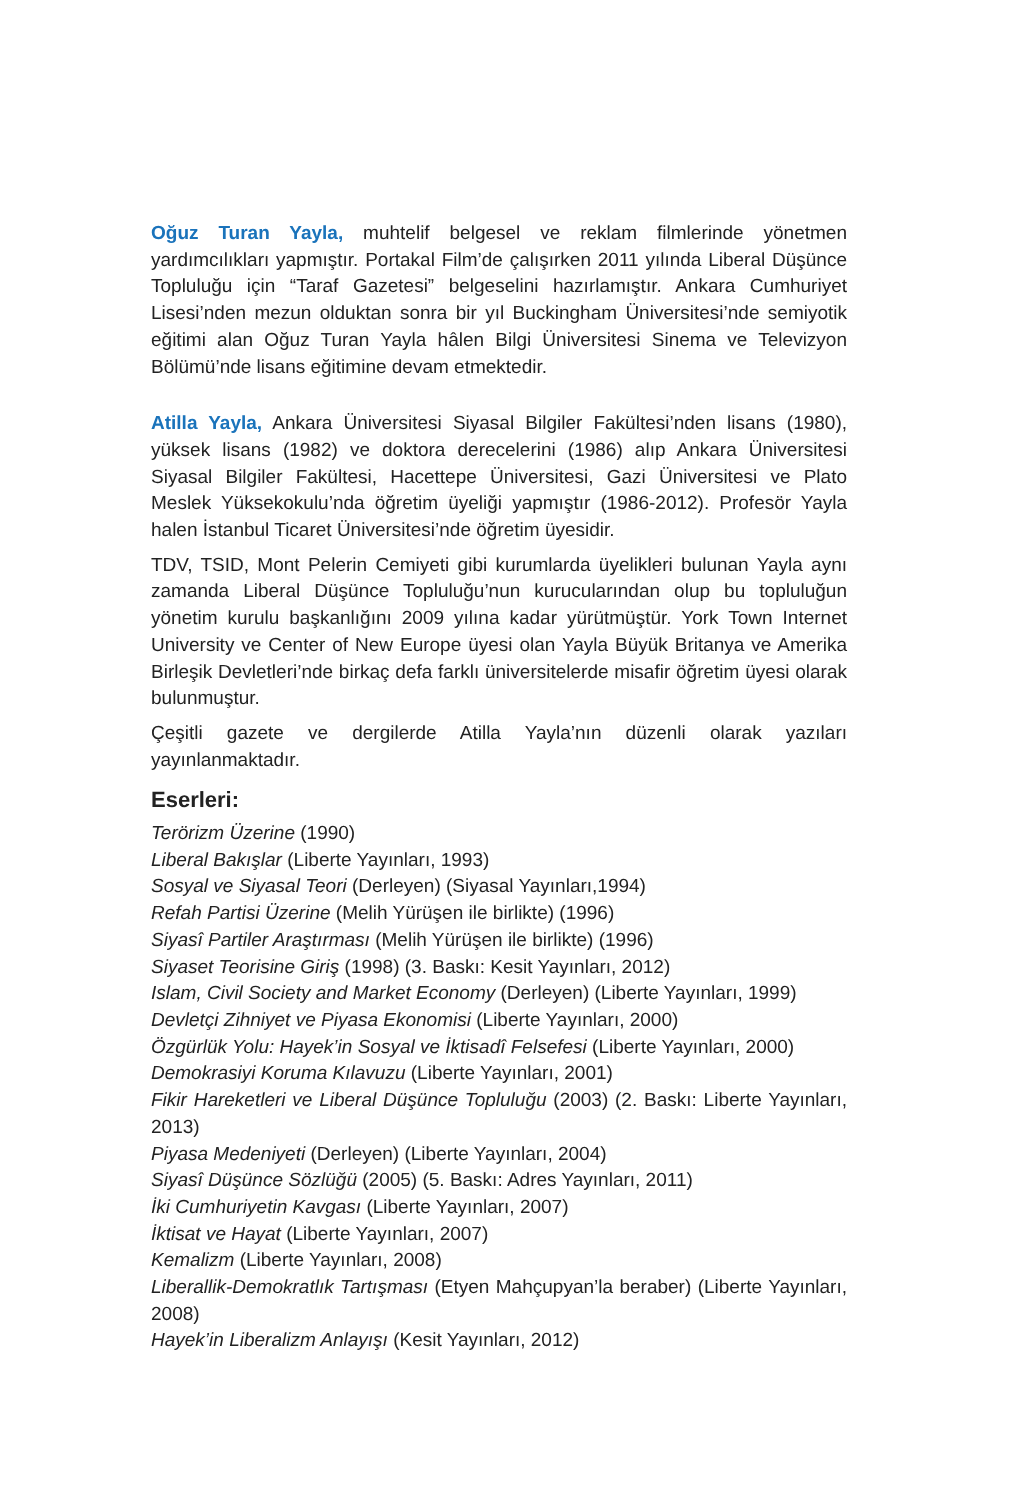Oğuz Turan Yayla, muhtelif belgesel ve reklam filmlerinde yönetmen yardımcılıkları yapmıştır. Portakal Film’de çalışırken 2011 yılında Liberal Düşünce Topluluğu için “Taraf Gazetesi” belgeselini hazırlamıştır. Ankara Cumhuriyet Lisesi’nden mezun olduktan sonra bir yıl Buckingham Üniversitesi’nde semiyotik eğitimi alan Oğuz Turan Yayla hâlen Bilgi Üniversitesi Sinema ve Televizyon Bölümü’nde lisans eğitimine devam etmektedir.
Atilla Yayla, Ankara Üniversitesi Siyasal Bilgiler Fakültesi’nden lisans (1980), yüksek lisans (1982) ve doktora derecelerini (1986) alıp Ankara Üniversitesi Siyasal Bilgiler Fakültesi, Hacettepe Üniversitesi, Gazi Üniversitesi ve Plato Meslek Yüksekokulu’nda öğretim üyeliği yapmıştır (1986-2012). Profesör Yayla halen İstanbul Ticaret Üniversitesi’nde öğretim üyesidir.
TDV, TSID, Mont Pelerin Cemiyeti gibi kurumlarda üyelikleri bulunan Yayla aynı zamanda Liberal Düşünce Topluluğu’nun kurucularından olup bu topluluğun yönetim kurulu başkanlığını 2009 yılına kadar yürütmüştür. York Town Internet University ve Center of New Europe üyesi olan Yayla Büyük Britanya ve Amerika Birleşik Devletleri’nde birkaç defa farklı üniversitelerde misafir öğretim üyesi olarak bulunmuştur.
Çeşitli gazete ve dergilerde Atilla Yayla’nın düzenli olarak yazıları yayınlanmaktadır.
Eserleri:
Terörizm Üzerine (1990)
Liberal Bakışlar (Liberte Yayınları, 1993)
Sosyal ve Siyasal Teori (Derleyen) (Siyasal Yayınları,1994)
Refah Partisi Üzerine (Melih Yürüşen ile birlikte) (1996)
Siyasî Partiler Araştırması (Melih Yürüşen ile birlikte) (1996)
Siyaset Teorisine Giriş (1998) (3. Baskı: Kesit Yayınları, 2012)
Islam, Civil Society and Market Economy (Derleyen) (Liberte Yayınları, 1999)
Devletçi Zihniyet ve Piyasa Ekonomisi (Liberte Yayınları, 2000)
Özgürlük Yolu: Hayek’in Sosyal ve İktisadî Felsefesi (Liberte Yayınları, 2000)
Demokrasiyi Koruma Kılavuzu (Liberte Yayınları, 2001)
Fikir Hareketleri ve Liberal Düşünce Topluluğu (2003) (2. Baskı: Liberte Yayınları, 2013)
Piyasa Medeniyeti (Derleyen) (Liberte Yayınları, 2004)
Siyasî Düşünce Sözlüğü (2005) (5. Baskı: Adres Yayınları, 2011)
İki Cumhuriyetin Kavgası (Liberte Yayınları, 2007)
İktisat ve Hayat (Liberte Yayınları, 2007)
Kemalizm (Liberte Yayınları, 2008)
Liberallik-Demokratlık Tartışması (Etyen Mahçupyan’la beraber) (Liberte Yayınları, 2008)
Hayek’in Liberalizm Anlayışı (Kesit Yayınları, 2012)